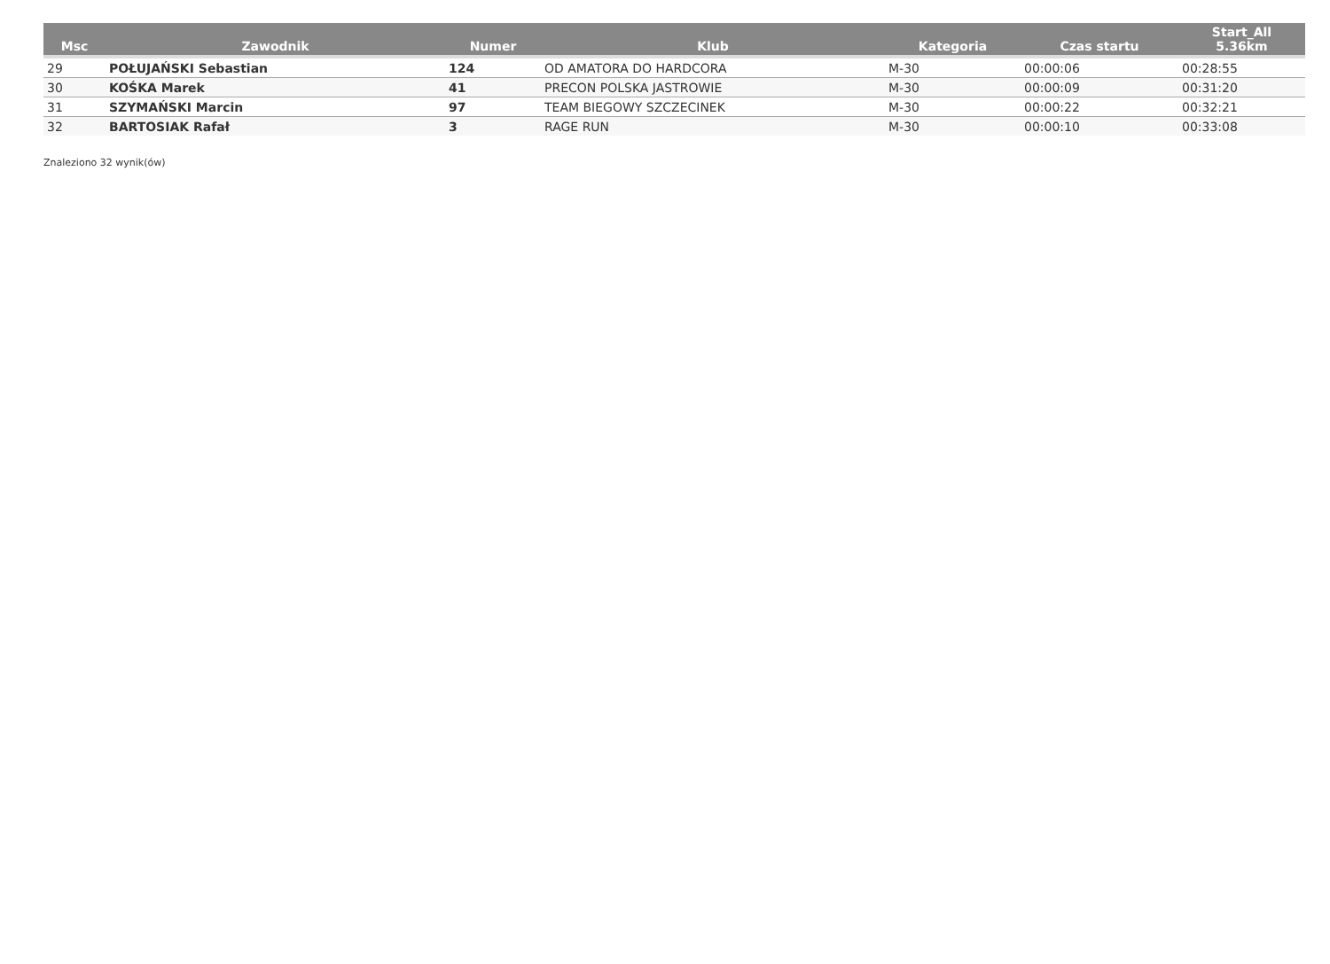| Msc | Zawodnik | Numer | Klub | Kategoria | Czas startu | Start_All 5.36km |
| --- | --- | --- | --- | --- | --- | --- |
| 29 | POŁUJAŃSKI Sebastian | 124 | OD AMATORA DO HARDCORA | M-30 | 00:00:06 | 00:28:55 |
| 30 | KOŚKA Marek | 41 | PRECON POLSKA JASTROWIE | M-30 | 00:00:09 | 00:31:20 |
| 31 | SZYMAŃSKI Marcin | 97 | TEAM BIEGOWY SZCZECINEK | M-30 | 00:00:22 | 00:32:21 |
| 32 | BARTOSIAK Rafał | 3 | RAGE RUN | M-30 | 00:00:10 | 00:33:08 |
Znaleziono 32 wynik(ów)